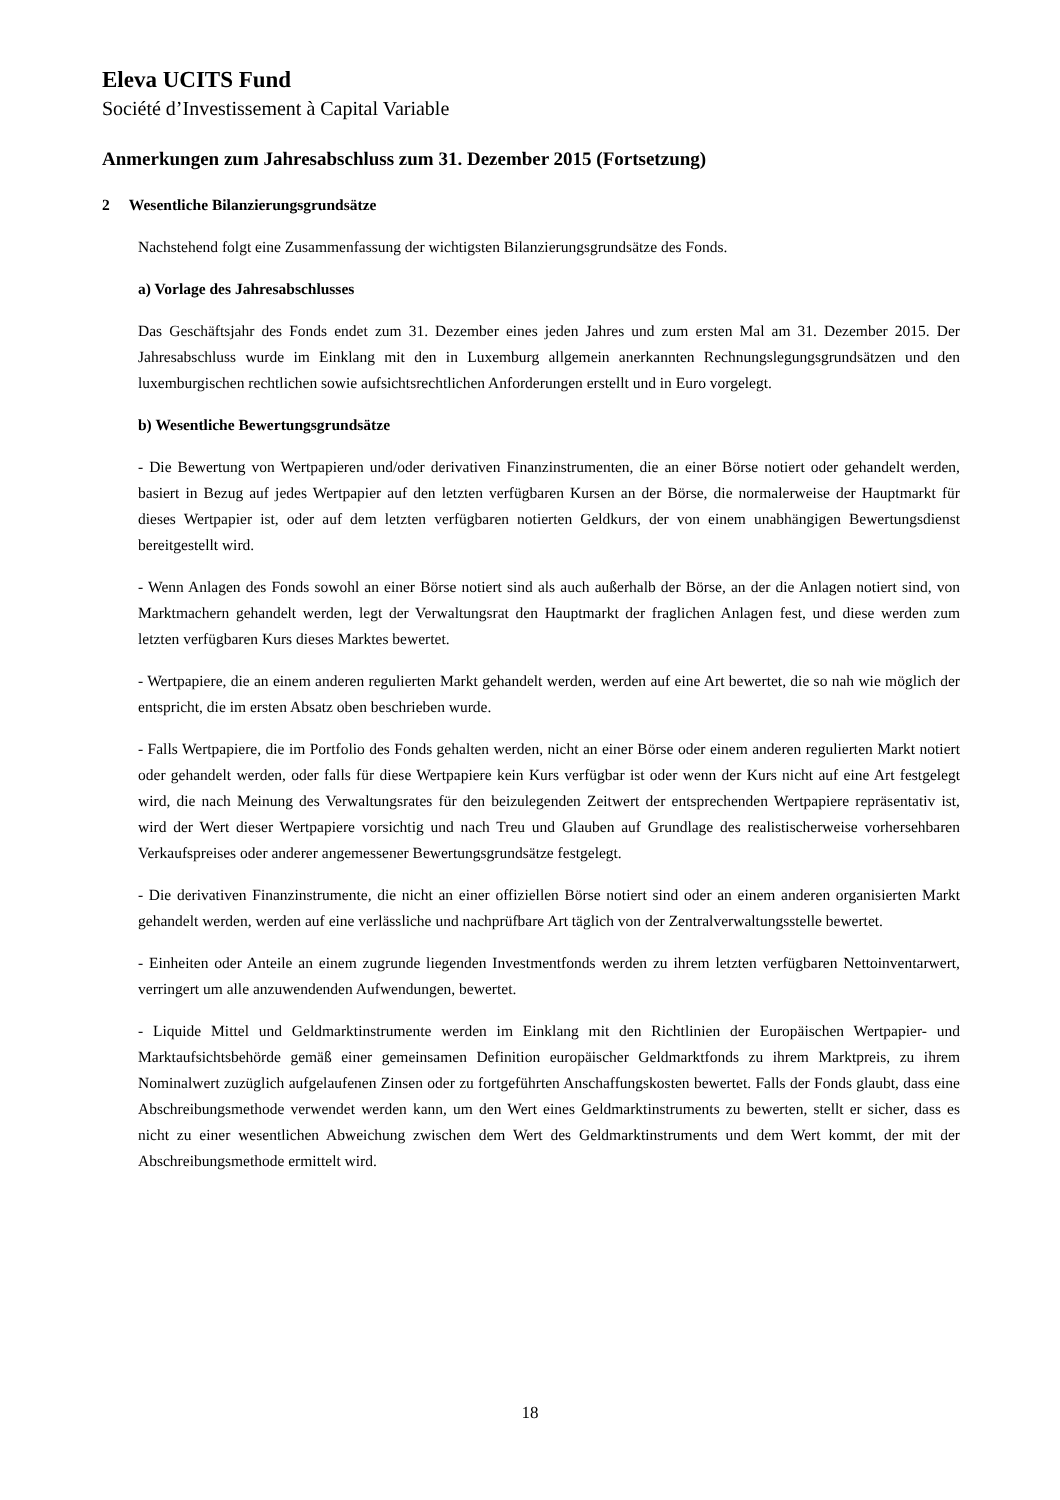Eleva UCITS Fund
Société d’Investissement à Capital Variable
Anmerkungen zum Jahresabschluss zum 31. Dezember 2015 (Fortsetzung)
2 Wesentliche Bilanzierungsgrundsätze
Nachstehend folgt eine Zusammenfassung der wichtigsten Bilanzierungsgrundsätze des Fonds.
a) Vorlage des Jahresabschlusses
Das Geschäftsjahr des Fonds endet zum 31. Dezember eines jeden Jahres und zum ersten Mal am 31. Dezember 2015. Der Jahresabschluss wurde im Einklang mit den in Luxemburg allgemein anerkannten Rechnungslegungsgrundsätzen und den luxemburgischen rechtlichen sowie aufsichtsrechtlichen Anforderungen erstellt und in Euro vorgelegt.
b) Wesentliche Bewertungsgrundsätze
- Die Bewertung von Wertpapieren und/oder derivativen Finanzinstrumenten, die an einer Börse notiert oder gehandelt werden, basiert in Bezug auf jedes Wertpapier auf den letzten verfügbaren Kursen an der Börse, die normalerweise der Hauptmarkt für dieses Wertpapier ist, oder auf dem letzten verfügbaren notierten Geldkurs, der von einem unabhängigen Bewertungsdienst bereitgestellt wird.
- Wenn Anlagen des Fonds sowohl an einer Börse notiert sind als auch außerhalb der Börse, an der die Anlagen notiert sind, von Marktmachern gehandelt werden, legt der Verwaltungsrat den Hauptmarkt der fraglichen Anlagen fest, und diese werden zum letzten verfügbaren Kurs dieses Marktes bewertet.
- Wertpapiere, die an einem anderen regulierten Markt gehandelt werden, werden auf eine Art bewertet, die so nah wie möglich der entspricht, die im ersten Absatz oben beschrieben wurde.
- Falls Wertpapiere, die im Portfolio des Fonds gehalten werden, nicht an einer Börse oder einem anderen regulierten Markt notiert oder gehandelt werden, oder falls für diese Wertpapiere kein Kurs verfügbar ist oder wenn der Kurs nicht auf eine Art festgelegt wird, die nach Meinung des Verwaltungsrates für den beizulegenden Zeitwert der entsprechenden Wertpapiere repräsentativ ist, wird der Wert dieser Wertpapiere vorsichtig und nach Treu und Glauben auf Grundlage des realistischerweise vorhersehbaren Verkaufspreises oder anderer angemessener Bewertungsgrundsätze festgelegt.
- Die derivativen Finanzinstrumente, die nicht an einer offiziellen Börse notiert sind oder an einem anderen organisierten Markt gehandelt werden, werden auf eine verlässliche und nachprüfbare Art täglich von der Zentralverwaltungsstelle bewertet.
- Einheiten oder Anteile an einem zugrunde liegenden Investmentfonds werden zu ihrem letzten verfügbaren Nettoinventarwert, verringert um alle anzuwendenden Aufwendungen, bewertet.
- Liquide Mittel und Geldmarktinstrumente werden im Einklang mit den Richtlinien der Europäischen Wertpapier- und Marktaufsichtsbehörde gemäß einer gemeinsamen Definition europäischer Geldmarktfonds zu ihrem Marktpreis, zu ihrem Nominalwert zuzüglich aufgelaufenen Zinsen oder zu fortgeführten Anschaffungskosten bewertet. Falls der Fonds glaubt, dass eine Abschreibungsmethode verwendet werden kann, um den Wert eines Geldmarktinstruments zu bewerten, stellt er sicher, dass es nicht zu einer wesentlichen Abweichung zwischen dem Wert des Geldmarktinstruments und dem Wert kommt, der mit der Abschreibungsmethode ermittelt wird.
18